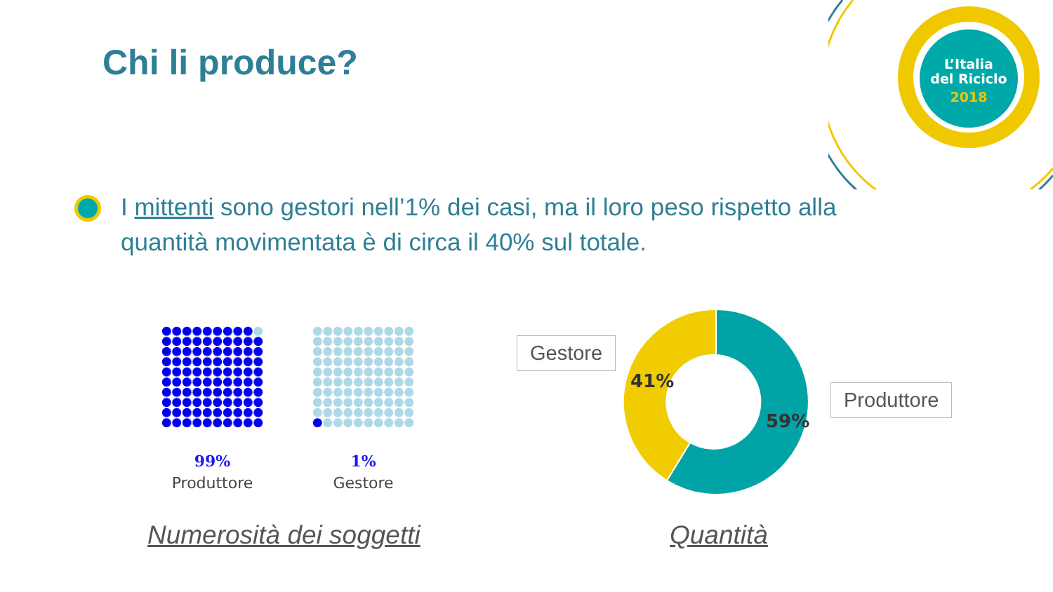L’Italia
del Riciclo
2018
Chi li produce?
I mittenti sono gestori nell’1% dei casi, ma il loro peso rispetto alla quantità movimentata è di circa il 40% sul totale.
99%
Produttore
1%
Gestore
Numerosità dei soggetti
41%
59%
Gestore
Produttore
Quantità